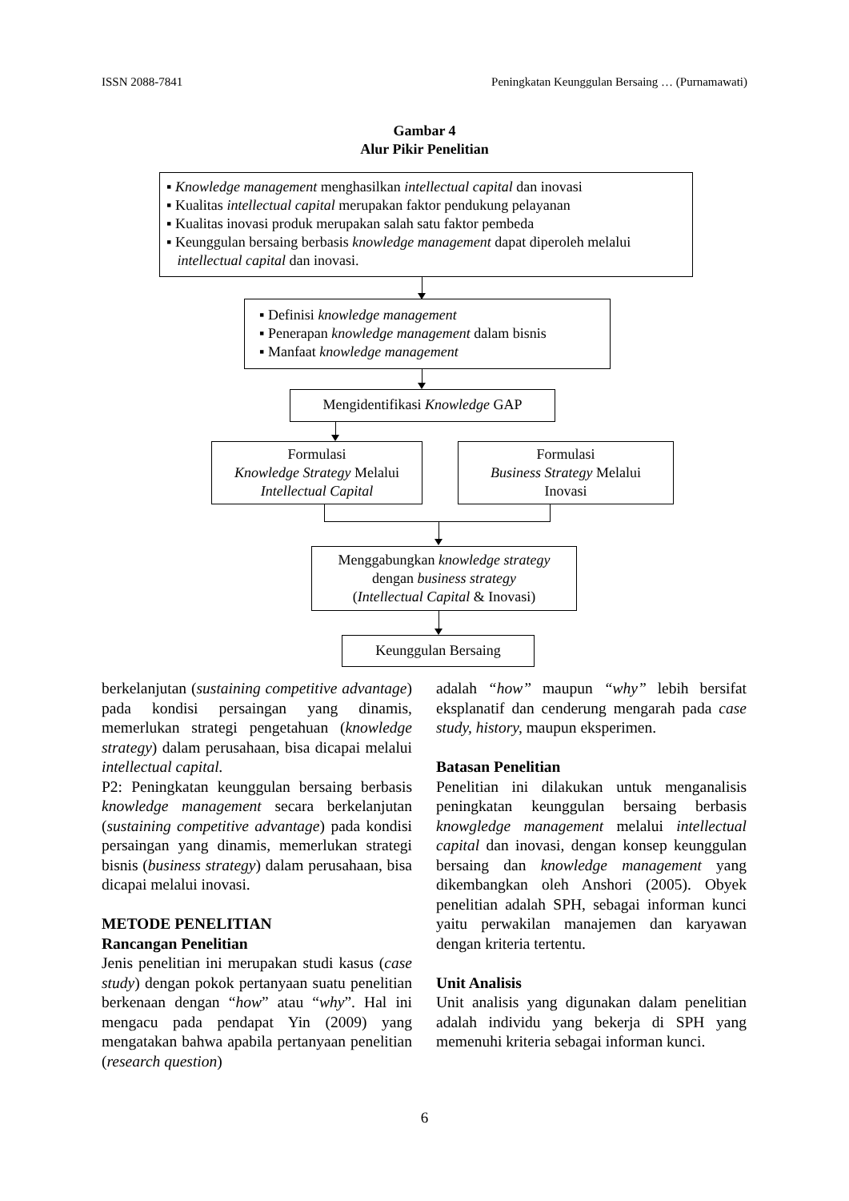ISSN 2088-7841 Peningkatan Keunggulan Bersaing … (Purnamawati)
Gambar 4
Alur Pikir Penelitian
▪ Knowledge management menghasilkan intellectual capital dan inovasi
▪ Kualitas intellectual capital merupakan faktor pendukung pelayanan
▪ Kualitas inovasi produk merupakan salah satu faktor pembeda
▪ Keunggulan bersaing berbasis knowledge management dapat diperoleh melalui
intellectual capital dan inovasi.
▪ Definisi knowledge management
▪ Penerapan knowledge management dalam bisnis
▪ Manfaat knowledge management
Mengidentifikasi Knowledge GAP
Formulasi
Knowledge Strategy Melalui
Intellectual Capital
Formulasi
Business Strategy Melalui
Inovasi
Menggabungkan knowledge strategy
dengan business strategy
(Intellectual Capital & Inovasi)
Keunggulan Bersaing
berkelanjutan (sustaining competitive advantage) pada kondisi persaingan yang dinamis, memerlukan strategi pengetahuan (knowledge strategy) dalam perusahaan, bisa dicapai melalui intellectual capital.
P2: Peningkatan keunggulan bersaing berbasis knowledge management secara berkelanjutan (sustaining competitive advantage) pada kondisi persaingan yang dinamis, memerlukan strategi bisnis (business strategy) dalam perusahaan, bisa dicapai melalui inovasi.
METODE PENELITIAN
Rancangan Penelitian
Jenis penelitian ini merupakan studi kasus (case study) dengan pokok pertanyaan suatu penelitian berkenaan dengan “how” atau “why”. Hal ini mengacu pada pendapat Yin (2009) yang mengatakan bahwa apabila pertanyaan penelitian (research question)
adalah “how” maupun “why” lebih bersifat eksplanatif dan cenderung mengarah pada case study, history, maupun eksperimen.
Batasan Penelitian
Penelitian ini dilakukan untuk menganalisis peningkatan keunggulan bersaing berbasis knowgledge management melalui intellectual capital dan inovasi, dengan konsep keunggulan bersaing dan knowledge management yang dikembangkan oleh Anshori (2005). Obyek penelitian adalah SPH, sebagai informan kunci yaitu perwakilan manajemen dan karyawan dengan kriteria tertentu.
Unit Analisis
Unit analisis yang digunakan dalam penelitian adalah individu yang bekerja di SPH yang memenuhi kriteria sebagai informan kunci.
6